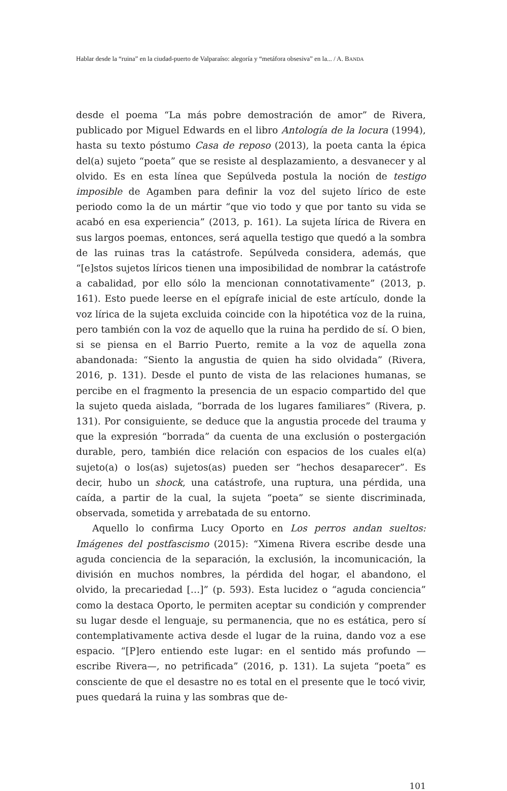Hablar desde la “ruina” en la ciudad-puerto de Valparaíso: alegoría y “metáfora obsesiva” en la... / A. BANDA
desde el poema “La más pobre demostración de amor” de Rivera, publicado por Miguel Edwards en el libro Antología de la locura (1994), hasta su texto póstumo Casa de reposo (2013), la poeta canta la épica del(a) sujeto “poeta” que se resiste al desplazamiento, a desvanecer y al olvido. Es en esta línea que Sepúlveda postula la noción de testigo imposible de Agamben para definir la voz del sujeto lírico de este periodo como la de un mártir “que vio todo y que por tanto su vida se acabó en esa experiencia” (2013, p. 161). La sujeta lírica de Rivera en sus largos poemas, entonces, será aquella testigo que quedó a la sombra de las ruinas tras la catástrofe. Sepúlveda considera, además, que “[e]stos sujetos líricos tienen una imposibilidad de nombrar la catástrofe a cabalidad, por ello sólo la mencionan connotativamente” (2013, p. 161). Esto puede leerse en el epígrafe inicial de este artículo, donde la voz lírica de la sujeta excluida coincide con la hipotética voz de la ruina, pero también con la voz de aquello que la ruina ha perdido de sí. O bien, si se piensa en el Barrio Puerto, remite a la voz de aquella zona abandonada: “Siento la angustia de quien ha sido olvidada” (Rivera, 2016, p. 131). Desde el punto de vista de las relaciones humanas, se percibe en el fragmento la presencia de un espacio compartido del que la sujeto queda aislada, “borrada de los lugares familiares” (Rivera, p. 131). Por consiguiente, se deduce que la angustia procede del trauma y que la expresión “borrada” da cuenta de una exclusión o postergación durable, pero, también dice relación con espacios de los cuales el(a) sujeto(a) o los(as) sujetos(as) pueden ser “hechos desaparecer”. Es decir, hubo un shock, una catástrofe, una ruptura, una pérdida, una caída, a partir de la cual, la sujeta “poeta” se siente discriminada, observada, sometida y arrebatada de su entorno.
Aquello lo confirma Lucy Oporto en Los perros andan sueltos: Imágenes del postfascismo (2015): “Ximena Rivera escribe desde una aguda conciencia de la separación, la exclusión, la incomunicación, la división en muchos nombres, la pérdida del hogar, el abandono, el olvido, la precariedad […]” (p. 593). Esta lucidez o “aguda conciencia” como la destaca Oporto, le permiten aceptar su condición y comprender su lugar desde el lenguaje, su permanencia, que no es estática, pero sí contemplativamente activa desde el lugar de la ruina, dando voz a ese espacio. “[P]ero entiendo este lugar: en el sentido más profundo —escribe Rivera—, no petrificada” (2016, p. 131). La sujeta “poeta” es consciente de que el desastre no es total en el presente que le tocó vivir, pues quedará la ruina y las sombras que de-
101